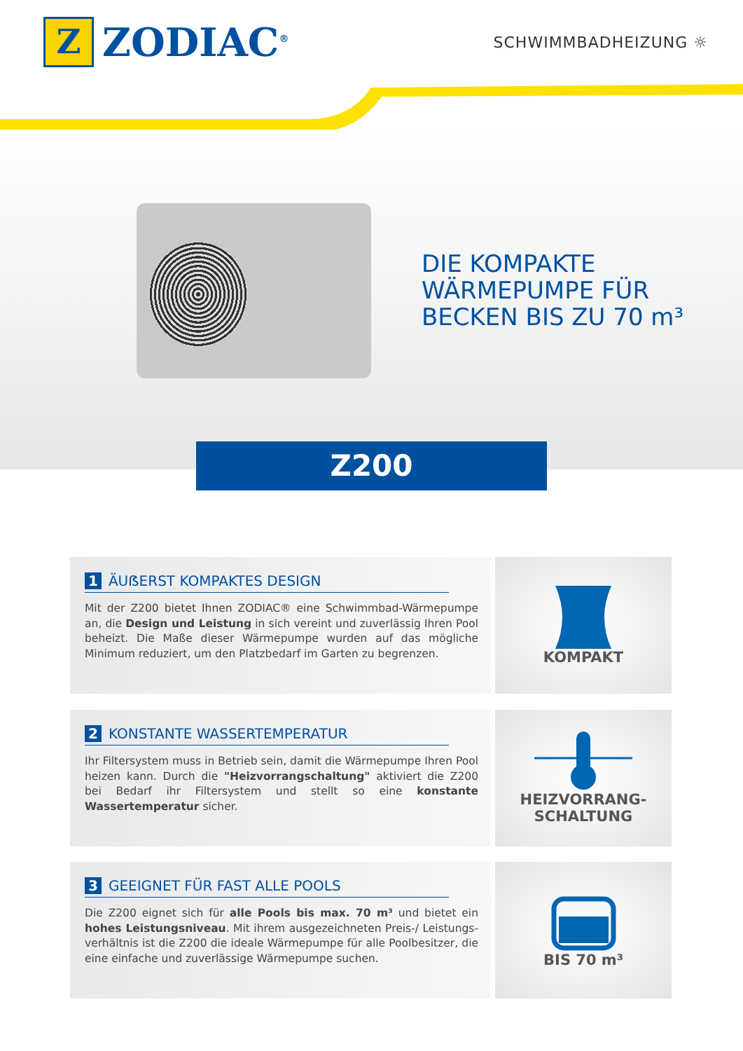Z
ZODIAC<sup>®</sup>
SCHWIMMBADHEIZUNG ☼
DIE KOMPAKTE
WÄRMEPUMPE FÜR
BECKEN BIS ZU 70 m³
Z200
1 ÄUẞERST KOMPAKTES DESIGN
Mit der Z200 bietet Ihnen ZODIAC® eine Schwimmbad-Wärmepumpe an, die Design und Leistung in sich vereint und zuverlässig Ihren Pool beheizt. Die Maße dieser Wärmepumpe wurden auf das mögliche Minimum reduziert, um den Platzbedarf im Garten zu begrenzen.
KOMPAKT
2 KONSTANTE WASSERTEMPERATUR
Ihr Filtersystem muss in Betrieb sein, damit die Wärmepumpe Ihren Pool heizen kann. Durch die "Heizvorrangschaltung" aktiviert die Z200 bei Bedarf ihr Filtersystem und stellt so eine konstante Wassertemperatur sicher.
HEIZVORRANG-
SCHALTUNG
3 GEEIGNET FÜR FAST ALLE POOLS
Die Z200 eignet sich für alle Pools bis max. 70 m³ und bietet ein hohes Leistungsniveau. Mit ihrem ausgezeichneten Preis-/ Leistungs-verhältnis ist die Z200 die ideale Wärmepumpe für alle Poolbesitzer, die eine einfache und zuverlässige Wärmepumpe suchen.
BIS 70 m³